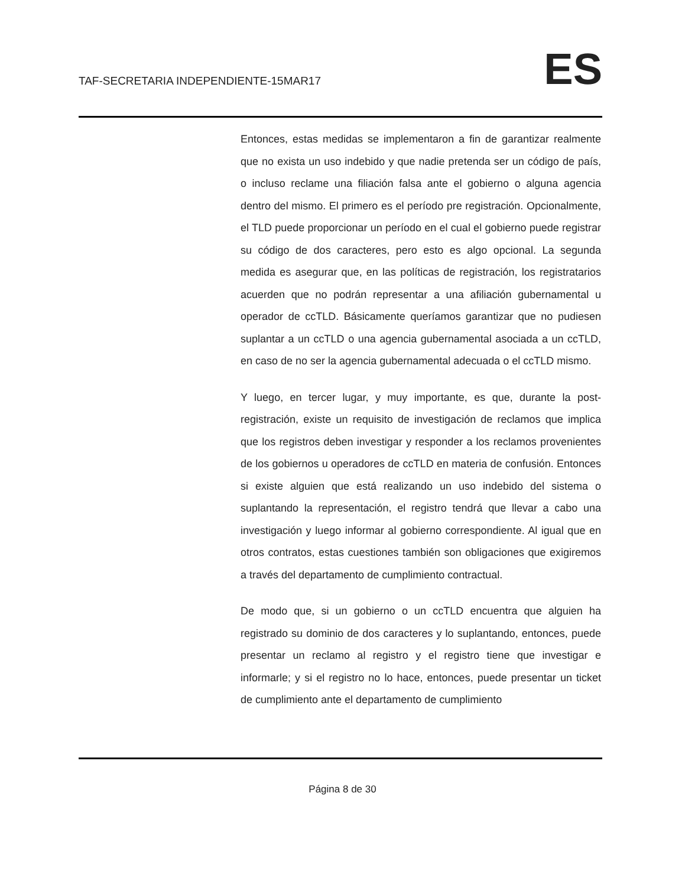TAF-SECRETARIA INDEPENDIENTE-15MAR17
ES
Entonces, estas medidas se implementaron a fin de garantizar realmente que no exista un uso indebido y que nadie pretenda ser un código de país, o incluso reclame una filiación falsa ante el gobierno o alguna agencia dentro del mismo. El primero es el período pre registración. Opcionalmente, el TLD puede proporcionar un período en el cual el gobierno puede registrar su código de dos caracteres, pero esto es algo opcional. La segunda medida es asegurar que, en las políticas de registración, los registratarios acuerden que no podrán representar a una afiliación gubernamental u operador de ccTLD. Básicamente queríamos garantizar que no pudiesen suplantar a un ccTLD o una agencia gubernamental asociada a un ccTLD, en caso de no ser la agencia gubernamental adecuada o el ccTLD mismo.
Y luego, en tercer lugar, y muy importante, es que, durante la post-registración, existe un requisito de investigación de reclamos que implica que los registros deben investigar y responder a los reclamos provenientes de los gobiernos u operadores de ccTLD en materia de confusión. Entonces si existe alguien que está realizando un uso indebido del sistema o suplantando la representación, el registro tendrá que llevar a cabo una investigación y luego informar al gobierno correspondiente. Al igual que en otros contratos, estas cuestiones también son obligaciones que exigiremos a través del departamento de cumplimiento contractual.
De modo que, si un gobierno o un ccTLD encuentra que alguien ha registrado su dominio de dos caracteres y lo suplantando, entonces, puede presentar un reclamo al registro y el registro tiene que investigar e informarle; y si el registro no lo hace, entonces, puede presentar un ticket de cumplimiento ante el departamento de cumplimiento
Página 8 de 30